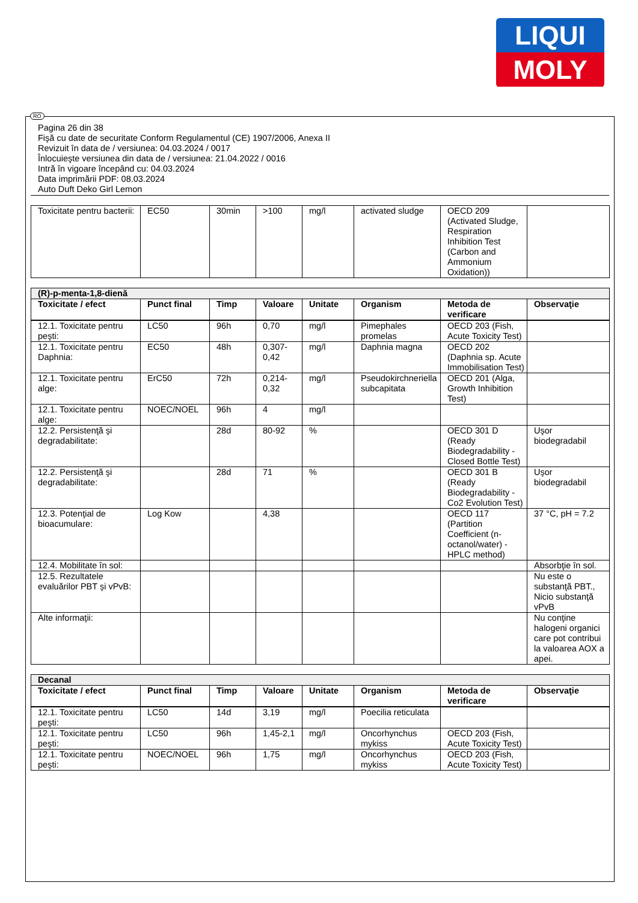LIQUI
MOLY
Pagina 26 din 38
Fişă cu date de securitate Conform Regulamentul (CE) 1907/2006, Anexa II
Revizuit în data de / versiunea: 04.03.2024 / 0017
Înlocuieşte versiunea din data de / versiunea: 21.04.2022 / 0016
Intră în vigoare începând cu: 04.03.2024
Data imprimării PDF: 08.03.2024
Auto Duft Deko Girl Lemon
| Toxicitate pentru bacterii: | EC50 | 30min | >100 | mg/l | activated sludge | OECD 209 (Activated Sludge, Respiration Inhibition Test (Carbon and Ammonium Oxidation)) | |
| (R)-p-menta-1,8-dienă | | | | | | | |
| Toxicitate / efect | Punct final | Timp | Valoare | Unitate | Organism | Metoda de verificare | Observaţie |
| 12.1. Toxicitate pentru peşti: | LC50 | 96h | 0,70 | mg/l | Pimephales promelas | OECD 203 (Fish, Acute Toxicity Test) | |
| 12.1. Toxicitate pentru Daphnia: | EC50 | 48h | 0,307-0,42 | mg/l | Daphnia magna | OECD 202 (Daphnia sp. Acute Immobilisation Test) | |
| 12.1. Toxicitate pentru alge: | ErC50 | 72h | 0,214-0,32 | mg/l | Pseudokirchneriella subcapitata | OECD 201 (Alga, Growth Inhibition Test) | |
| 12.1. Toxicitate pentru alge: | NOEC/NOEL | 96h | 4 | mg/l | | | |
| 12.2. Persistenţă şi degradabilitate: | | 28d | 80-92 | % | | OECD 301 D (Ready Biodegradability - Closed Bottle Test) | Uşor biodegradabil |
| 12.2. Persistenţă şi degradabilitate: | | 28d | 71 | % | | OECD 301 B (Ready Biodegradability - Co2 Evolution Test) | Uşor biodegradabil |
| 12.3. Potenţial de bioacumulare: | Log Kow | | 4,38 | | | OECD 117 (Partition Coefficient (n-octanol/water) - HPLC method) | 37 °C, pH = 7.2 |
| 12.4. Mobilitate în sol: | | | | | | | Absorbţie în sol. |
| 12.5. Rezultatele evaluărilor PBT şi vPvB: | | | | | | | Nu este o substanţă PBT., Nicio substanţă vPvB |
| Alte informaţii: | | | | | | | Nu conţine halogeni organici care pot contribui la valoarea AOX a apei. |
| Decanal | | | | | | | |
| Toxicitate / efect | Punct final | Timp | Valoare | Unitate | Organism | Metoda de verificare | Observaţie |
| 12.1. Toxicitate pentru peşti: | LC50 | 14d | 3,19 | mg/l | Poecilia reticulata | | |
| 12.1. Toxicitate pentru peşti: | LC50 | 96h | 1,45-2,1 | mg/l | Oncorhynchus mykiss | OECD 203 (Fish, Acute Toxicity Test) | |
| 12.1. Toxicitate pentru peşti: | NOEC/NOEL | 96h | 1,75 | mg/l | Oncorhynchus mykiss | OECD 203 (Fish, Acute Toxicity Test) | |
RO